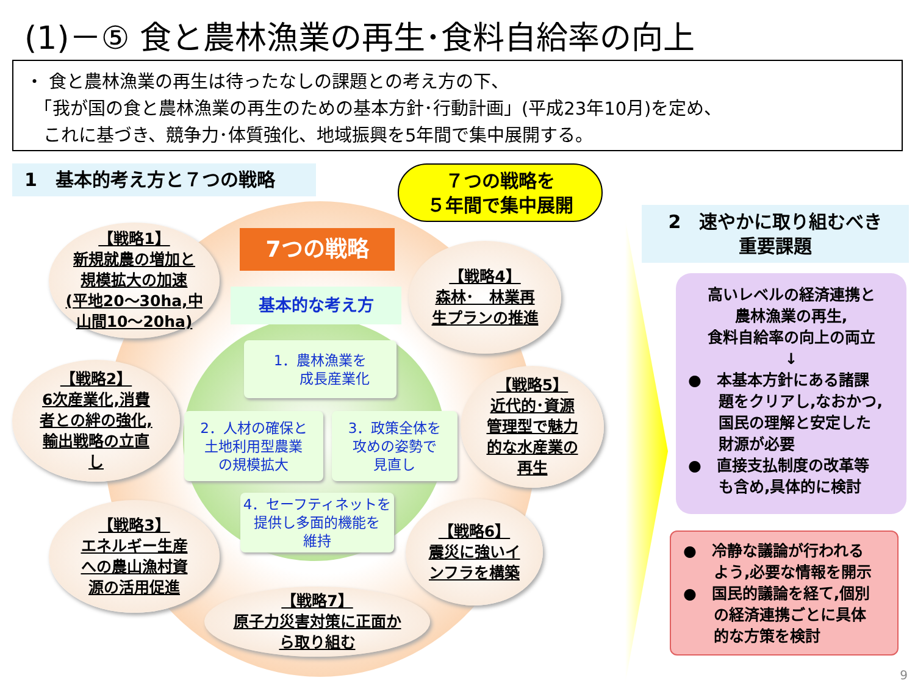(1)－⑤ 食と農林漁業の再生･食料自給率の向上
・ 食と農林漁業の再生は待ったなしの課題との考え方の下、
　「我が国の食と農林漁業の再生のための基本方針･行動計画」(平成23年10月)を定め、
　これに基づき、競争力･体質強化、地域振興を5年間で集中展開する。
1　基本的考え方と７つの戦略
７つの戦略を
５年間で集中展開
2　速やかに取り組むべき
重要課題
7つの戦略
基本的な考え方
【戦略1】
新規就農の増加と
規模拡大の加速
(平地20～30ha,中
山間10～20ha)
【戦略4】
森林･　林業再
生プランの推進
【戦略2】
6次産業化,消費
者との絆の強化,
輸出戦略の立直
し
【戦略5】
近代的･資源
管理型で魅力
的な水産業の
再生
【戦略3】
エネルギー生産
への農山漁村資
源の活用促進
【戦略6】
震災に強いイ
ンフラを構築
【戦略7】
原子力災害対策に正面か
ら取り組む
1．農林漁業を
　　成長産業化
2．人材の確保と
土地利用型農業
の規模拡大
3．政策全体を
攻めの姿勢で
見直し
4．セーフティネットを
提供し多面的機能を
維持
高いレベルの経済連携と
農林漁業の再生,
食料自給率の向上の両立
↓
●　本基本方針にある諸課
　　題をクリアし,なおかつ,
　　国民の理解と安定した
　　財源が必要
●　直接支払制度の改革等
　　も含め,具体的に検討
●　冷静な議論が行われる
　　よう,必要な情報を開示
●　国民的議論を経て,個別
　　の経済連携ごとに具体
　　的な方策を検討
9